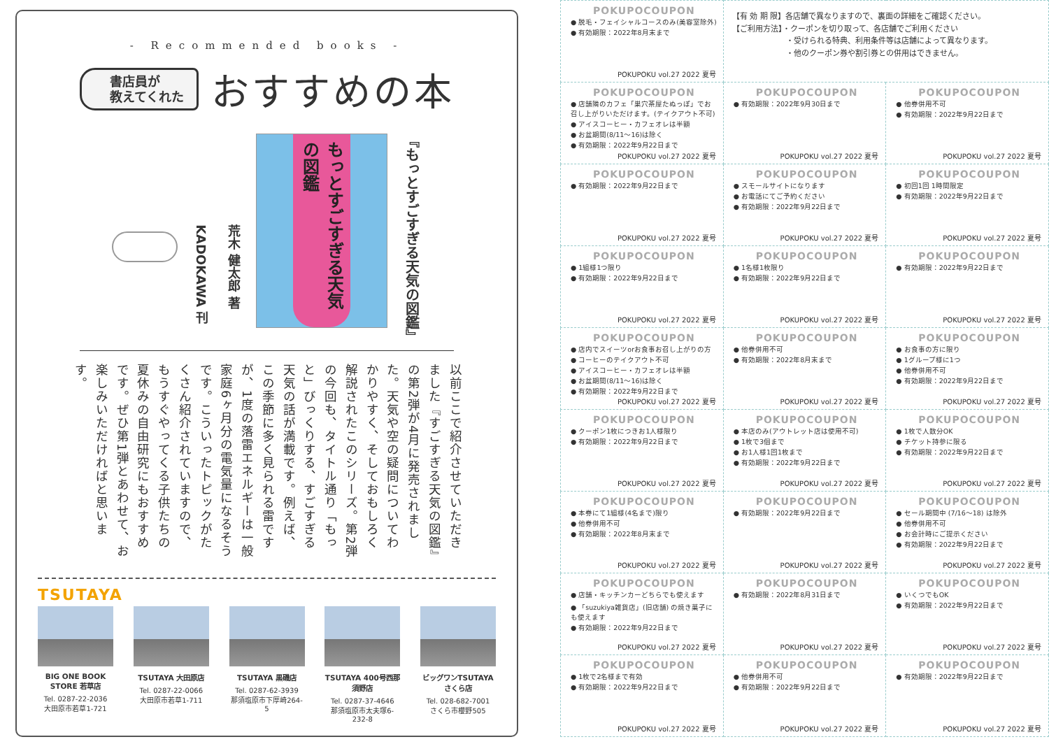- Recommended books -
書店員が
教えてくれた
おすすめの本
『もっとすごすぎる天気の図鑑』
もっとすごすぎる天気の図鑑
荒木 健太郎 著
KADOKAWA 刊
以前ここで紹介させていただきました『すごすぎる天気の図鑑』の第2弾が4月に発売されました。天気や空の疑問についてわかりやすく、そしておもしろく解説されたこのシリーズ。第2弾の今回も、タイトル通り「もっと」びっくりする、すごすぎる天気の話が満載です。例えば、この季節に多く見られる雷ですが、1度の落雷エネルギーは一般家庭6ヶ月分の電気量になるそうです。こういったトピックがたくさん紹介されていますので、もうすぐやってくる子供たちの夏休みの自由研究にもおすすめです。ぜひ第1弾とあわせて、お楽しみいただければと思います。
TSUTAYA
BIG ONE BOOK STORE 若草店
Tel. 0287-22-2036
大田原市若草1-721
TSUTAYA 大田原店
Tel. 0287-22-0066
大田原市若草1-711
TSUTAYA 黒磯店
Tel. 0287-62-3939
那須塩原市下厚崎264-5
TSUTAYA 400号西那須野店
Tel. 0287-37-4646
那須塩原市太夫塚6-232-8
ビッグワンTSUTAYA さくら店
Tel. 028-682-7001
さくら市櫻野505
| POKUPOCOUPON ● 脱毛・フェイシャルコースのみ(美容室除外) ● 有効期限：2022年8月末まで POKUPOKU vol.27 2022 夏号 | 【有 効 期 限】各店舗で異なりますので、裏面の詳細をご確認ください。 【ご利用方法】・クーポンを切り取って、各店舗でご利用ください ・受けられる特典、利用条件等は店舗によって異なります。 ・他のクーポン券や割引券との併用はできません。 | |
| POKUPOCOUPON ● 店舗隣のカフェ「巣穴茶屋たぬっぽ」でお召し上がりいただけます。(テイクアウト不可) ● アイスコーヒー・カフェオレは半額 ● お盆期間(8/11〜16)は除く ● 有効期限：2022年9月22日まで POKUPOKU vol.27 2022 夏号 | POKUPOCOUPON ● 有効期限：2022年9月30日まで POKUPOKU vol.27 2022 夏号 | POKUPOCOUPON ● 他券併用不可 ● 有効期限：2022年9月22日まで POKUPOKU vol.27 2022 夏号 |
| POKUPOCOUPON ● 有効期限：2022年9月22日まで POKUPOKU vol.27 2022 夏号 | POKUPOCOUPON ● スモールサイトになります ● お電話にてご予約ください ● 有効期限：2022年9月22日まで POKUPOKU vol.27 2022 夏号 | POKUPOCOUPON ● 初回1回 1時間限定 ● 有効期限：2022年9月22日まで POKUPOKU vol.27 2022 夏号 |
| POKUPOCOUPON ● 1組様1つ限り ● 有効期限：2022年9月22日まで POKUPOKU vol.27 2022 夏号 | POKUPOCOUPON ● 1名様1枚限り ● 有効期限：2022年9月22日まで POKUPOKU vol.27 2022 夏号 | POKUPOCOUPON ● 有効期限：2022年9月22日まで POKUPOKU vol.27 2022 夏号 |
| POKUPOCOUPON ● 店内でスイーツorお食事お召し上がりの方 ● コーヒーのテイクアウト不可 ● アイスコーヒー・カフェオレは半額 ● お盆期間(8/11〜16)は除く ● 有効期限：2022年9月22日まで POKUPOKU vol.27 2022 夏号 | POKUPOCOUPON ● 他券併用不可 ● 有効期限：2022年8月末まで POKUPOKU vol.27 2022 夏号 | POKUPOCOUPON ● お食事の方に限り ● 1グループ様に1つ ● 他券併用不可 ● 有効期限：2022年9月22日まで POKUPOKU vol.27 2022 夏号 |
| POKUPOCOUPON ● クーポン1枚につきお1人様限り ● 有効期限：2022年9月22日まで POKUPOKU vol.27 2022 夏号 | POKUPOCOUPON ● 本店のみ(アウトレット店は使用不可) ● 1枚で3個まで ● お1人様1回1枚まで ● 有効期限：2022年9月22日まで POKUPOKU vol.27 2022 夏号 | POKUPOCOUPON ● 1枚で人数分OK ● チケット持参に限る ● 有効期限：2022年9月22日まで POKUPOKU vol.27 2022 夏号 |
| POKUPOCOUPON ● 本券にて1組様(4名まで)限り ● 他券併用不可 ● 有効期限：2022年8月末まで POKUPOKU vol.27 2022 夏号 | POKUPOCOUPON ● 有効期限：2022年9月22日まで POKUPOKU vol.27 2022 夏号 | POKUPOCOUPON ● セール期間中 (7/16〜18) は除外 ● 他券併用不可 ● お会計時にご提示ください ● 有効期限：2022年9月22日まで POKUPOKU vol.27 2022 夏号 |
| POKUPOCOUPON ● 店舗・キッチンカーどちらでも使えます ● 「suzukiya雑貨店」(旧店舗) の焼き菓子にも使えます ● 有効期限：2022年9月22日まで POKUPOKU vol.27 2022 夏号 | POKUPOCOUPON ● 有効期限：2022年8月31日まで POKUPOKU vol.27 2022 夏号 | POKUPOCOUPON ● いくつでもOK ● 有効期限：2022年9月22日まで POKUPOKU vol.27 2022 夏号 |
| POKUPOCOUPON ● 1枚で2名様まで有効 ● 有効期限：2022年9月22日まで POKUPOKU vol.27 2022 夏号 | POKUPOCOUPON ● 他券併用不可 ● 有効期限：2022年9月22日まで POKUPOKU vol.27 2022 夏号 | POKUPOCOUPON ● 有効期限：2022年9月22日まで POKUPOKU vol.27 2022 夏号 |